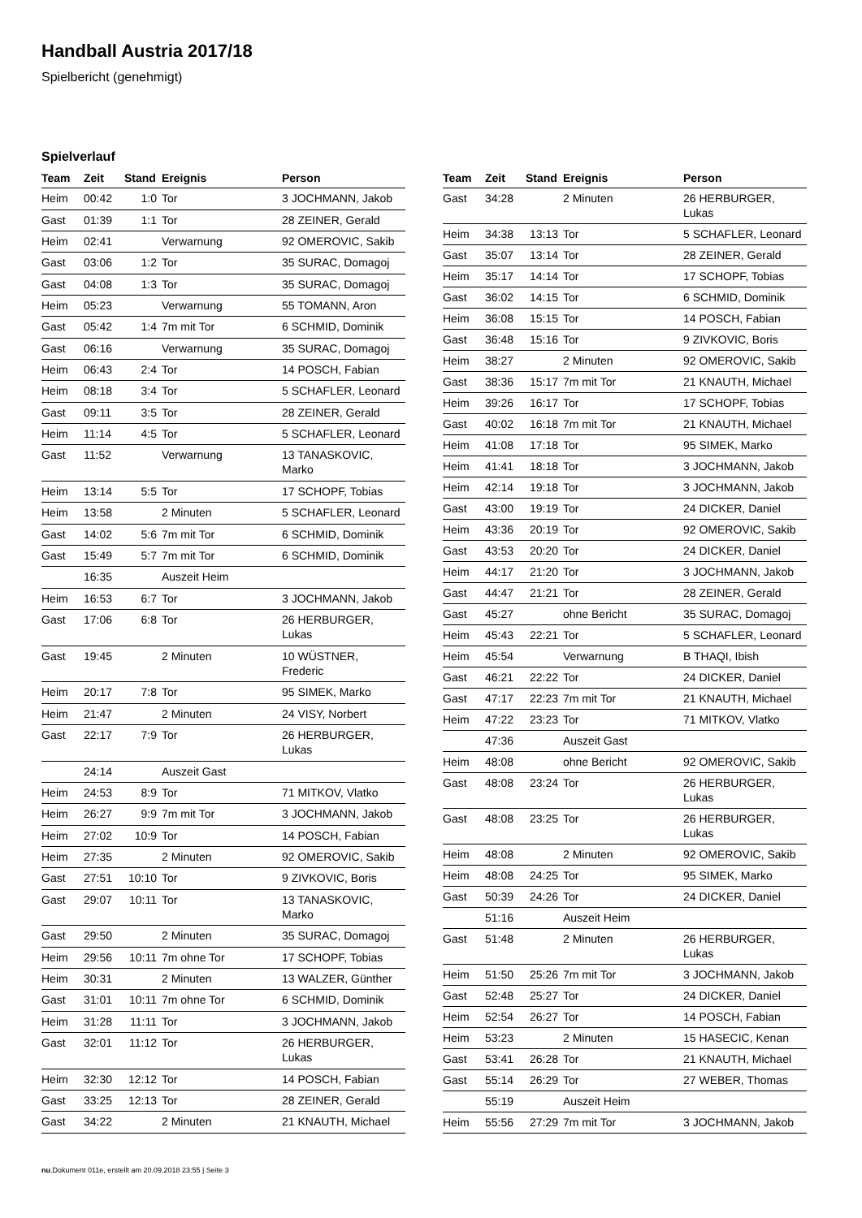Handball Austria 2017/18
Spielbericht (genehmigt)
Spielverlauf
| Team | Zeit | Stand | Ereignis | Person |
| --- | --- | --- | --- | --- |
| Heim | 00:42 | 1:0 | Tor | 3 JOCHMANN, Jakob |
| Gast | 01:39 | 1:1 | Tor | 28 ZEINER, Gerald |
| Heim | 02:41 | | Verwarnung | 92 OMEROVIC, Sakib |
| Gast | 03:06 | 1:2 | Tor | 35 SURAC, Domagoj |
| Gast | 04:08 | 1:3 | Tor | 35 SURAC, Domagoj |
| Heim | 05:23 | | Verwarnung | 55 TOMANN, Aron |
| Gast | 05:42 | 1:4 | 7m mit Tor | 6 SCHMID, Dominik |
| Gast | 06:16 | | Verwarnung | 35 SURAC, Domagoj |
| Heim | 06:43 | 2:4 | Tor | 14 POSCH, Fabian |
| Heim | 08:18 | 3:4 | Tor | 5 SCHAFLER, Leonard |
| Gast | 09:11 | 3:5 | Tor | 28 ZEINER, Gerald |
| Heim | 11:14 | 4:5 | Tor | 5 SCHAFLER, Leonard |
| Gast | 11:52 | | Verwarnung | 13 TANASKOVIC, Marko |
| Heim | 13:14 | 5:5 | Tor | 17 SCHOPF, Tobias |
| Heim | 13:58 | | 2 Minuten | 5 SCHAFLER, Leonard |
| Gast | 14:02 | 5:6 | 7m mit Tor | 6 SCHMID, Dominik |
| Gast | 15:49 | 5:7 | 7m mit Tor | 6 SCHMID, Dominik |
| | 16:35 | | Auszeit Heim | |
| Heim | 16:53 | 6:7 | Tor | 3 JOCHMANN, Jakob |
| Gast | 17:06 | 6:8 | Tor | 26 HERBURGER, Lukas |
| Gast | 19:45 | | 2 Minuten | 10 WÜSTNER, Frederic |
| Heim | 20:17 | 7:8 | Tor | 95 SIMEK, Marko |
| Heim | 21:47 | | 2 Minuten | 24 VISY, Norbert |
| Gast | 22:17 | 7:9 | Tor | 26 HERBURGER, Lukas |
| | 24:14 | | Auszeit Gast | |
| Heim | 24:53 | 8:9 | Tor | 71 MITKOV, Vlatko |
| Heim | 26:27 | 9:9 | 7m mit Tor | 3 JOCHMANN, Jakob |
| Heim | 27:02 | 10:9 | Tor | 14 POSCH, Fabian |
| Heim | 27:35 | | 2 Minuten | 92 OMEROVIC, Sakib |
| Gast | 27:51 | 10:10 | Tor | 9 ZIVKOVIC, Boris |
| Gast | 29:07 | 10:11 | Tor | 13 TANASKOVIC, Marko |
| Gast | 29:50 | | 2 Minuten | 35 SURAC, Domagoj |
| Heim | 29:56 | 10:11 | 7m ohne Tor | 17 SCHOPF, Tobias |
| Heim | 30:31 | | 2 Minuten | 13 WALZER, Günther |
| Gast | 31:01 | 10:11 | 7m ohne Tor | 6 SCHMID, Dominik |
| Heim | 31:28 | 11:11 | Tor | 3 JOCHMANN, Jakob |
| Gast | 32:01 | 11:12 | Tor | 26 HERBURGER, Lukas |
| Heim | 32:30 | 12:12 | Tor | 14 POSCH, Fabian |
| Gast | 33:25 | 12:13 | Tor | 28 ZEINER, Gerald |
| Gast | 34:22 | | 2 Minuten | 21 KNAUTH, Michael |
| Team | Zeit | Stand | Ereignis | Person |
| --- | --- | --- | --- | --- |
| Gast | 34:28 | | 2 Minuten | 26 HERBURGER, Lukas |
| Heim | 34:38 | 13:13 | Tor | 5 SCHAFLER, Leonard |
| Gast | 35:07 | 13:14 | Tor | 28 ZEINER, Gerald |
| Heim | 35:17 | 14:14 | Tor | 17 SCHOPF, Tobias |
| Gast | 36:02 | 14:15 | Tor | 6 SCHMID, Dominik |
| Heim | 36:08 | 15:15 | Tor | 14 POSCH, Fabian |
| Gast | 36:48 | 15:16 | Tor | 9 ZIVKOVIC, Boris |
| Heim | 38:27 | | 2 Minuten | 92 OMEROVIC, Sakib |
| Gast | 38:36 | 15:17 | 7m mit Tor | 21 KNAUTH, Michael |
| Heim | 39:26 | 16:17 | Tor | 17 SCHOPF, Tobias |
| Gast | 40:02 | 16:18 | 7m mit Tor | 21 KNAUTH, Michael |
| Heim | 41:08 | 17:18 | Tor | 95 SIMEK, Marko |
| Heim | 41:41 | 18:18 | Tor | 3 JOCHMANN, Jakob |
| Heim | 42:14 | 19:18 | Tor | 3 JOCHMANN, Jakob |
| Gast | 43:00 | 19:19 | Tor | 24 DICKER, Daniel |
| Heim | 43:36 | 20:19 | Tor | 92 OMEROVIC, Sakib |
| Gast | 43:53 | 20:20 | Tor | 24 DICKER, Daniel |
| Heim | 44:17 | 21:20 | Tor | 3 JOCHMANN, Jakob |
| Gast | 44:47 | 21:21 | Tor | 28 ZEINER, Gerald |
| Gast | 45:27 | | ohne Bericht | 35 SURAC, Domagoj |
| Heim | 45:43 | 22:21 | Tor | 5 SCHAFLER, Leonard |
| Heim | 45:54 | | Verwarnung | B THAQI, Ibish |
| Gast | 46:21 | 22:22 | Tor | 24 DICKER, Daniel |
| Gast | 47:17 | 22:23 | 7m mit Tor | 21 KNAUTH, Michael |
| Heim | 47:22 | 23:23 | Tor | 71 MITKOV, Vlatko |
| | 47:36 | | Auszeit Gast | |
| Heim | 48:08 | | ohne Bericht | 92 OMEROVIC, Sakib |
| Gast | 48:08 | 23:24 | Tor | 26 HERBURGER, Lukas |
| Gast | 48:08 | 23:25 | Tor | 26 HERBURGER, Lukas |
| Heim | 48:08 | | 2 Minuten | 92 OMEROVIC, Sakib |
| Heim | 48:08 | 24:25 | Tor | 95 SIMEK, Marko |
| Gast | 50:39 | 24:26 | Tor | 24 DICKER, Daniel |
| | 51:16 | | Auszeit Heim | |
| Gast | 51:48 | | 2 Minuten | 26 HERBURGER, Lukas |
| Heim | 51:50 | 25:26 | 7m mit Tor | 3 JOCHMANN, Jakob |
| Gast | 52:48 | 25:27 | Tor | 24 DICKER, Daniel |
| Heim | 52:54 | 26:27 | Tor | 14 POSCH, Fabian |
| Heim | 53:23 | | 2 Minuten | 15 HASECIC, Kenan |
| Gast | 53:41 | 26:28 | Tor | 21 KNAUTH, Michael |
| Gast | 55:14 | 26:29 | Tor | 27 WEBER, Thomas |
| | 55:19 | | Auszeit Heim | |
| Heim | 55:56 | 27:29 | 7m mit Tor | 3 JOCHMANN, Jakob |
nu.Dokument 011e, erstellt am 20.09.2018 23:55 | Seite 3